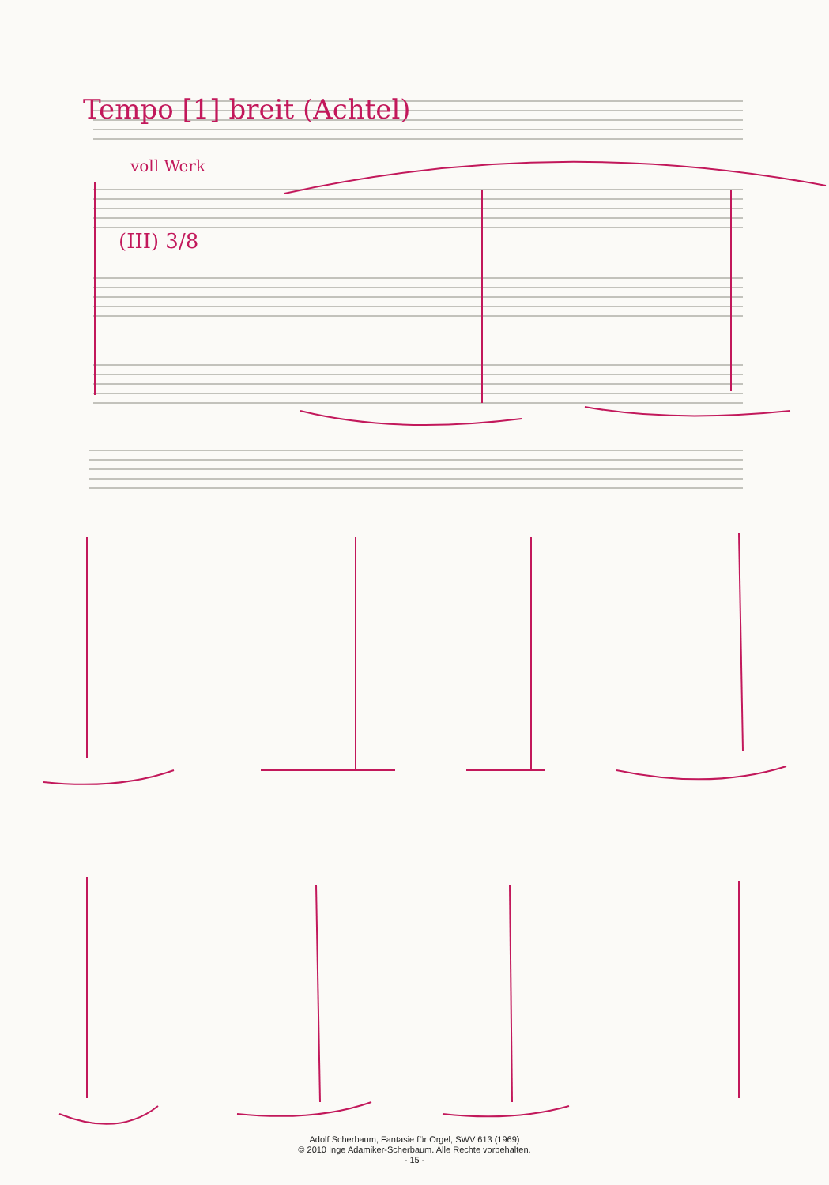Tempo [1] breit (Achtel)
voll Werk
(III) 3/8
Adolf Scherbaum, Fantasie für Orgel, SWV 613 (1969)
© 2010 Inge Adamiker-Scherbaum. Alle Rechte vorbehalten.
- 15 -